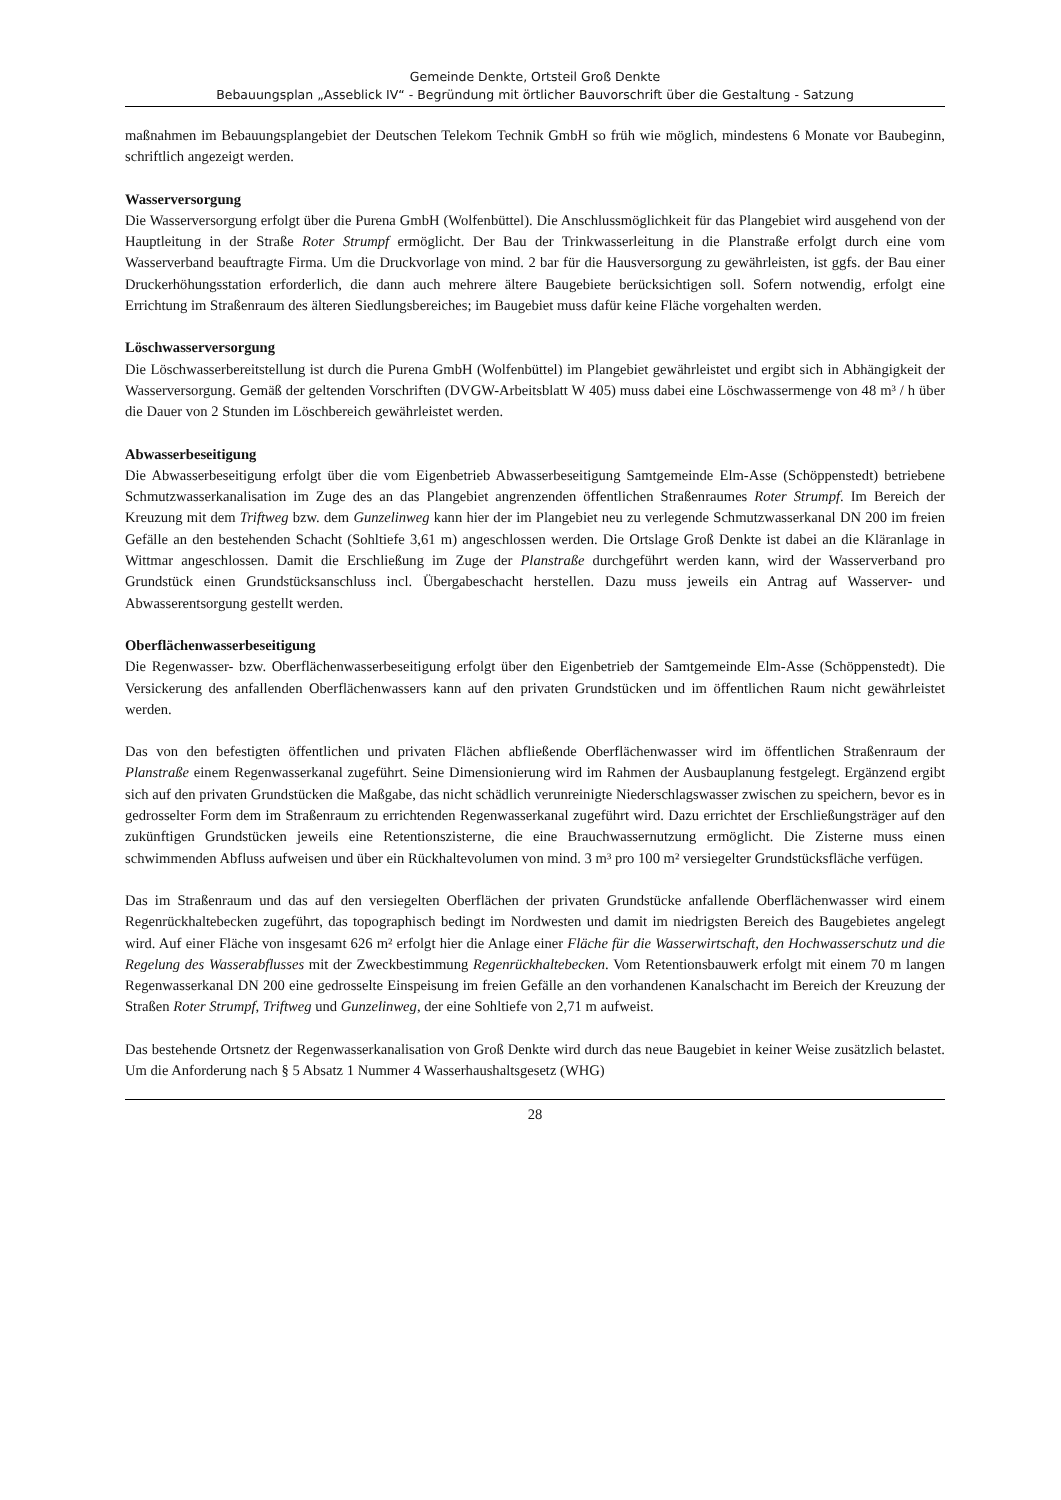Gemeinde Denkte, Ortsteil Groß Denkte
Bebauungsplan „Asseblick IV“ - Begründung mit örtlicher Bauvorschrift über die Gestaltung - Satzung
maßnahmen im Bebauungsplangebiet der Deutschen Telekom Technik GmbH so früh wie möglich, mindestens 6 Monate vor Baubeginn, schriftlich angezeigt werden.
Wasserversorgung
Die Wasserversorgung erfolgt über die Purena GmbH (Wolfenbüttel). Die Anschlussmöglichkeit für das Plangebiet wird ausgehend von der Hauptleitung in der Straße Roter Strumpf ermöglicht. Der Bau der Trinkwasserleitung in die Planstraße erfolgt durch eine vom Wasserverband beauftragte Firma. Um die Druckvorlage von mind. 2 bar für die Hausversorgung zu gewährleisten, ist ggfs. der Bau einer Druckerhöhungsstation erforderlich, die dann auch mehrere ältere Baugebiete berücksichtigen soll. Sofern notwendig, erfolgt eine Errichtung im Straßenraum des älteren Siedlungsbereiches; im Baugebiet muss dafür keine Fläche vorgehalten werden.
Löschwasserversorgung
Die Löschwasserbereitstellung ist durch die Purena GmbH (Wolfenbüttel) im Plangebiet gewährleistet und ergibt sich in Abhängigkeit der Wasserversorgung. Gemäß der geltenden Vorschriften (DVGW-Arbeitsblatt W 405) muss dabei eine Löschwassermenge von 48 m³ / h über die Dauer von 2 Stunden im Löschbereich gewährleistet werden.
Abwasserbeseitigung
Die Abwasserbeseitigung erfolgt über die vom Eigenbetrieb Abwasserbeseitigung Samtgemeinde Elm-Asse (Schöppenstedt) betriebene Schmutzwasserkanalisation im Zuge des an das Plangebiet angrenzenden öffentlichen Straßenraumes Roter Strumpf. Im Bereich der Kreuzung mit dem Triftweg bzw. dem Gunzelinweg kann hier der im Plangebiet neu zu verlegende Schmutzwasserkanal DN 200 im freien Gefälle an den bestehenden Schacht (Sohltiefe 3,61 m) angeschlossen werden. Die Ortslage Groß Denkte ist dabei an die Kläranlage in Wittmar angeschlossen. Damit die Erschließung im Zuge der Planstraße durchgeführt werden kann, wird der Wasserverband pro Grundstück einen Grundstücksanschluss incl. Übergabeschacht herstellen. Dazu muss jeweils ein Antrag auf Wasserver- und Abwasserentsorgung gestellt werden.
Oberflächenwasserbeseitigung
Die Regenwasser- bzw. Oberflächenwasserbeseitigung erfolgt über den Eigenbetrieb der Samtgemeinde Elm-Asse (Schöppenstedt). Die Versickerung des anfallenden Oberflächenwassers kann auf den privaten Grundstücken und im öffentlichen Raum nicht gewährleistet werden.
Das von den befestigten öffentlichen und privaten Flächen abfließende Oberflächenwasser wird im öffentlichen Straßenraum der Planstraße einem Regenwasserkanal zugeführt. Seine Dimensionierung wird im Rahmen der Ausbauplanung festgelegt. Ergänzend ergibt sich auf den privaten Grundstücken die Maßgabe, das nicht schädlich verunreinigte Niederschlagswasser zwischen zu speichern, bevor es in gedrosselter Form dem im Straßenraum zu errichtenden Regenwasserkanal zugeführt wird. Dazu errichtet der Erschließungsträger auf den zukünftigen Grundstücken jeweils eine Retentionszisterne, die eine Brauchwassernutzung ermöglicht. Die Zisterne muss einen schwimmenden Abfluss aufweisen und über ein Rückhaltevolumen von mind. 3 m³ pro 100 m² versiegelter Grundstücksfläche verfügen.
Das im Straßenraum und das auf den versiegelten Oberflächen der privaten Grundstücke anfallende Oberflächenwasser wird einem Regenrückhaltebecken zugeführt, das topographisch bedingt im Nordwesten und damit im niedrigsten Bereich des Baugebietes angelegt wird. Auf einer Fläche von insgesamt 626 m² erfolgt hier die Anlage einer Fläche für die Wasserwirtschaft, den Hochwasserschutz und die Regelung des Wasserabflusses mit der Zweckbestimmung Regenrückhaltebecken. Vom Retentionsbauwerk erfolgt mit einem 70 m langen Regenwasserkanal DN 200 eine gedrosselte Einspeisung im freien Gefälle an den vorhandenen Kanalschacht im Bereich der Kreuzung der Straßen Roter Strumpf, Triftweg und Gunzelinweg, der eine Sohltiefe von 2,71 m aufweist.
Das bestehende Ortsnetz der Regenwasserkanalisation von Groß Denkte wird durch das neue Baugebiet in keiner Weise zusätzlich belastet. Um die Anforderung nach § 5 Absatz 1 Nummer 4 Wasserhaushaltsgesetz (WHG)
28